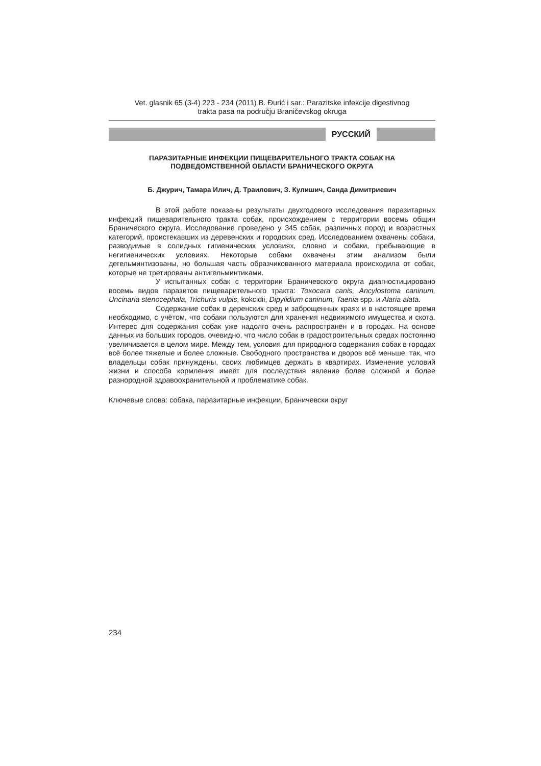Vet. glasnik 65 (3-4) 223 - 234 (2011) B. Đurić i sar.: Parazitske infekcije digestivnog
trakta pasa na području Braničevskog okruga
РУССКИЙ
ПАРАЗИТАРНЫЕ ИНФЕКЦИИ ПИЩЕВАРИТЕЛЬНОГО ТРАКТА СОБАК НА
ПОДВЕДОМСТВЕННОЙ ОБЛАСТИ БРАНИЧЕСКОГО ОКРУГА
Б. Джурич, Тамара Илич, Д. Траилович, З. Кулишич, Санда Димитриевич
В этой работе показаны результаты двухгодового исследования паразитарных инфекций пищеварительного тракта собак, происхождением с территории восемь общин Бранического округа. Исследование проведено у 345 собак, различных пород и возрастных категорий, проистекавших из деревенских и городских сред. Исследованием охвачены собаки, разводимые в солидных гигиенических условиях, словно и собаки, пребывающие в негигиенических условиях. Некоторые собаки охвачены этим анализом были дегельминтизованы, но большая часть образчикованного материала происходила от собак, которые не третированы антигельминтиками.
У испытанных собак с территории Браничевского округа диагностицировано восемь видов паразитов пищеварительного тракта: Toxocara canis, Ancylostoma caninum, Uncinaria stenocephala, Trichuris vulpis, kokcidii, Dipylidium caninum, Taenia spp. и Alaria alata.
Содержание собак в деренских сред и заброщенных краях и в настоящее время необходимо, с учётом, что собаки пользуются для хранения недвижимого имущества и скота. Интерес для содержания собак уже надолго очень распространён и в городах. На основе данных из больших городов, очевидно, что число собак в градостроительных средах постоянно увеличивается в целом мире. Между тем, условия для природного содержания собак в городах всё более тяжелые и более сложные. Свободного пространства и дворов всё меньше, так, что владельцы собак принуждены, своих любимцев держать в квартирах. Изменение условий жизни и способа кормления имеет для последствия явление более сложной и более разнородной здравоохранительной и проблематике собак.
Ключевые слова: собака, паразитарные инфекции, Браничевски округ
234